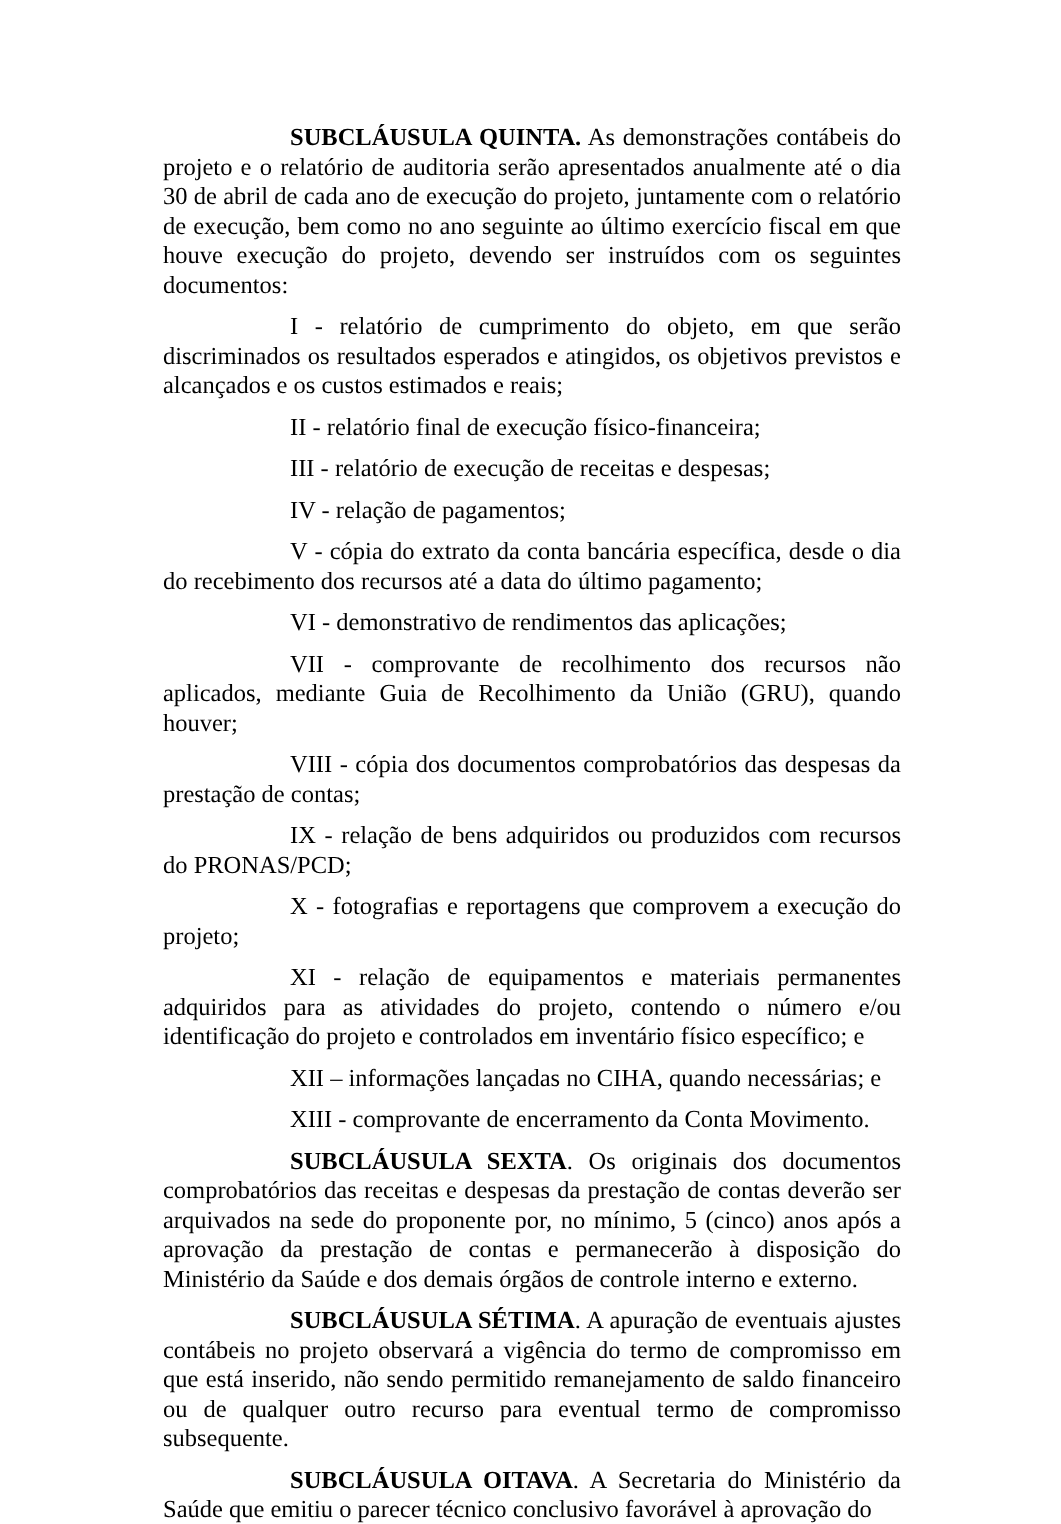SUBCLÁUSULA QUINTA. As demonstrações contábeis do projeto e o relatório de auditoria serão apresentados anualmente até o dia 30 de abril de cada ano de execução do projeto, juntamente com o relatório de execução, bem como no ano seguinte ao último exercício fiscal em que houve execução do projeto, devendo ser instruídos com os seguintes documentos:
I - relatório de cumprimento do objeto, em que serão discriminados os resultados esperados e atingidos, os objetivos previstos e alcançados e os custos estimados e reais;
II - relatório final de execução físico-financeira;
III - relatório de execução de receitas e despesas;
IV - relação de pagamentos;
V - cópia do extrato da conta bancária específica, desde o dia do recebimento dos recursos até a data do último pagamento;
VI - demonstrativo de rendimentos das aplicações;
VII - comprovante de recolhimento dos recursos não aplicados, mediante Guia de Recolhimento da União (GRU), quando houver;
VIII - cópia dos documentos comprobatórios das despesas da prestação de contas;
IX - relação de bens adquiridos ou produzidos com recursos do PRONAS/PCD;
X - fotografias e reportagens que comprovem a execução do projeto;
XI - relação de equipamentos e materiais permanentes adquiridos para as atividades do projeto, contendo o número e/ou identificação do projeto e controlados em inventário físico específico; e
XII – informações lançadas no CIHA, quando necessárias; e
XIII - comprovante de encerramento da Conta Movimento.
SUBCLÁUSULA SEXTA. Os originais dos documentos comprobatórios das receitas e despesas da prestação de contas deverão ser arquivados na sede do proponente por, no mínimo, 5 (cinco) anos após a aprovação da prestação de contas e permanecerão à disposição do Ministério da Saúde e dos demais órgãos de controle interno e externo.
SUBCLÁUSULA SÉTIMA. A apuração de eventuais ajustes contábeis no projeto observará a vigência do termo de compromisso em que está inserido, não sendo permitido remanejamento de saldo financeiro ou de qualquer outro recurso para eventual termo de compromisso subsequente.
SUBCLÁUSULA OITAVA. A Secretaria do Ministério da Saúde que emitiu o parecer técnico conclusivo favorável à aprovação do